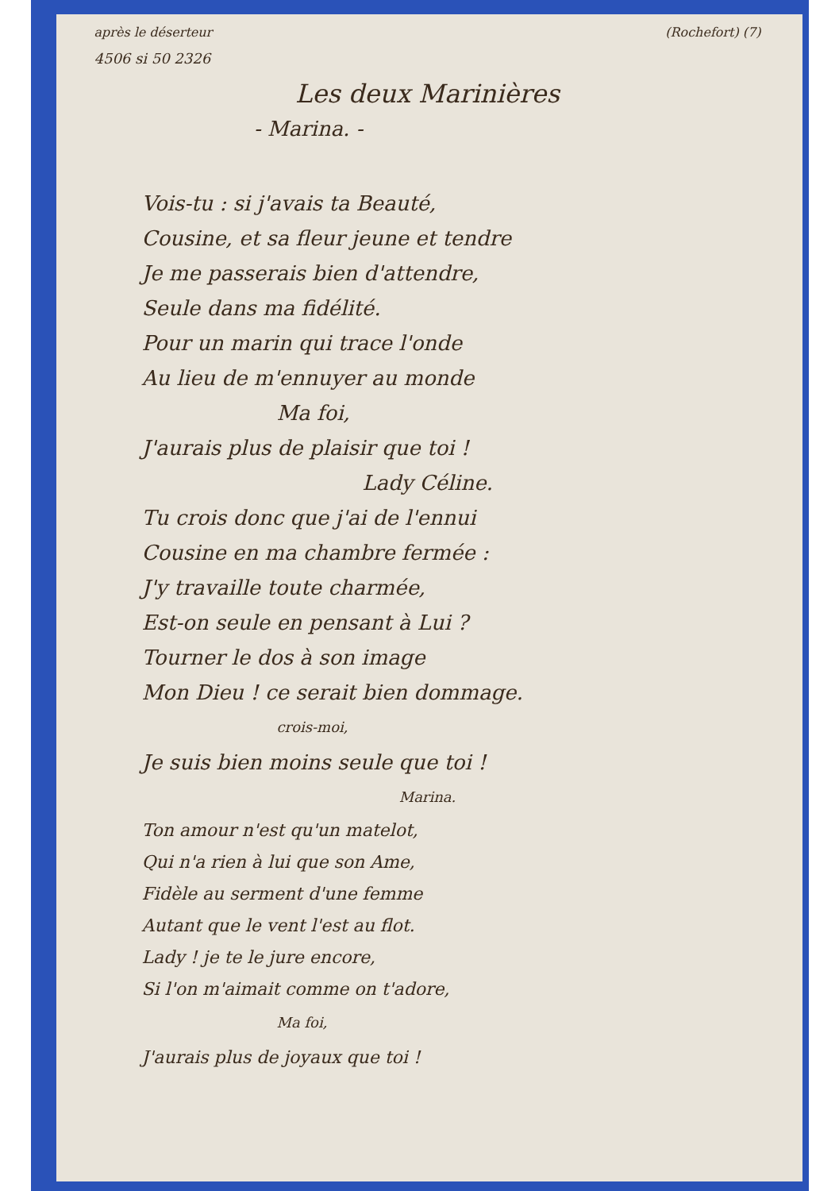après le déserteur (Rochefort) (7)
4506 si 50 2326
Les deux Marinières
- Marina. -
Vois-tu : si j'avais ta Beauté,
Cousine, et sa fleur jeune et tendre
Je me passerais bien d'attendre,
Seule dans ma fidélité.
Pour un marin qui trace l'onde
Au lieu de m'ennuyer au monde
Ma foi,
J'aurais plus de plaisir que toi !
Lady Céline.
Tu crois donc que j'ai de l'ennui
Cousine en ma chambre fermée :
J'y travaille toute charmée,
Est-on seule en pensant à Lui ?
Tourner le dos à son image
Mon Dieu ! ce serait bien dommage.
crois-moi,
Je suis bien moins seule que toi !
Marina.
Ton amour n'est qu'un matelot,
Qui n'a rien à lui que son Ame,
Fidèle au serment d'une femme
Autant que le vent l'est au flot.
Lady ! je te le jure encore,
Si l'on m'aimait comme on t'adore,
Ma foi,
J'aurais plus de joyaux que toi !